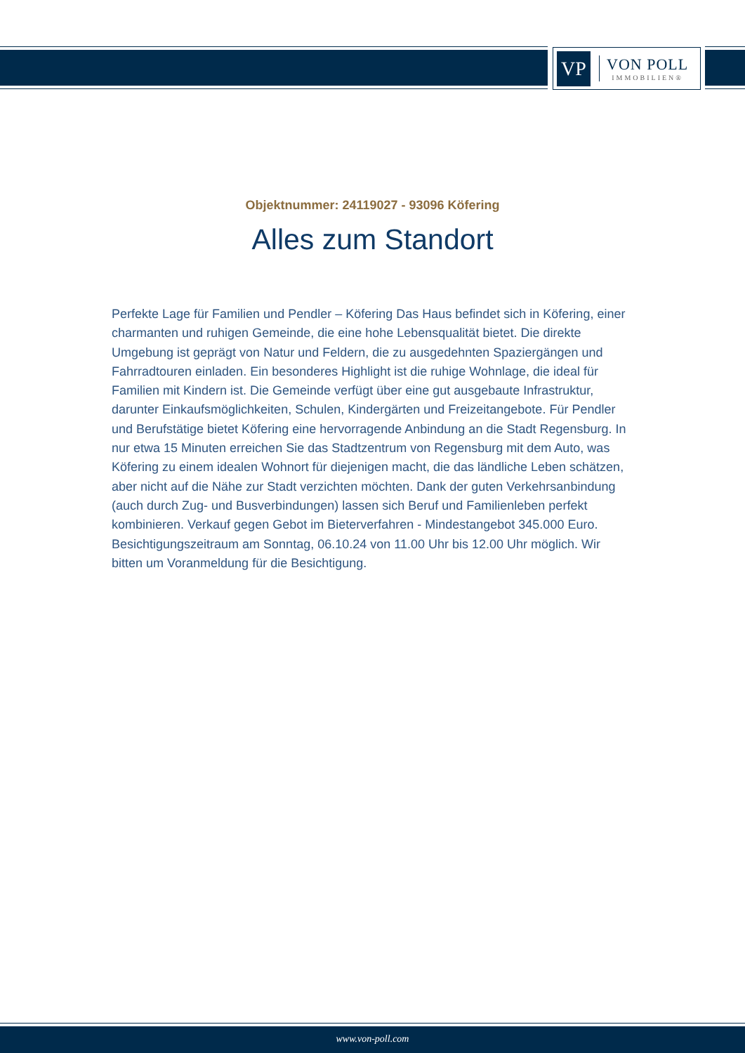VP
VON POLL
IMMOBILIEN®
Objektnummer: 24119027 - 93096 Köfering
Alles zum Standort
Perfekte Lage für Familien und Pendler – Köfering Das Haus befindet sich in Köfering, einer charmanten und ruhigen Gemeinde, die eine hohe Lebensqualität bietet. Die direkte Umgebung ist geprägt von Natur und Feldern, die zu ausgedehnten Spaziergängen und Fahrradtouren einladen. Ein besonderes Highlight ist die ruhige Wohnlage, die ideal für Familien mit Kindern ist. Die Gemeinde verfügt über eine gut ausgebaute Infrastruktur, darunter Einkaufsmöglichkeiten, Schulen, Kindergärten und Freizeitangebote. Für Pendler und Berufstätige bietet Köfering eine hervorragende Anbindung an die Stadt Regensburg. In nur etwa 15 Minuten erreichen Sie das Stadtzentrum von Regensburg mit dem Auto, was Köfering zu einem idealen Wohnort für diejenigen macht, die das ländliche Leben schätzen, aber nicht auf die Nähe zur Stadt verzichten möchten. Dank der guten Verkehrsanbindung (auch durch Zug- und Busverbindungen) lassen sich Beruf und Familienleben perfekt kombinieren. Verkauf gegen Gebot im Bieterverfahren - Mindestangebot 345.000 Euro. Besichtigungszeitraum am Sonntag, 06.10.24 von 11.00 Uhr bis 12.00 Uhr möglich. Wir bitten um Voranmeldung für die Besichtigung.
www.von-poll.com